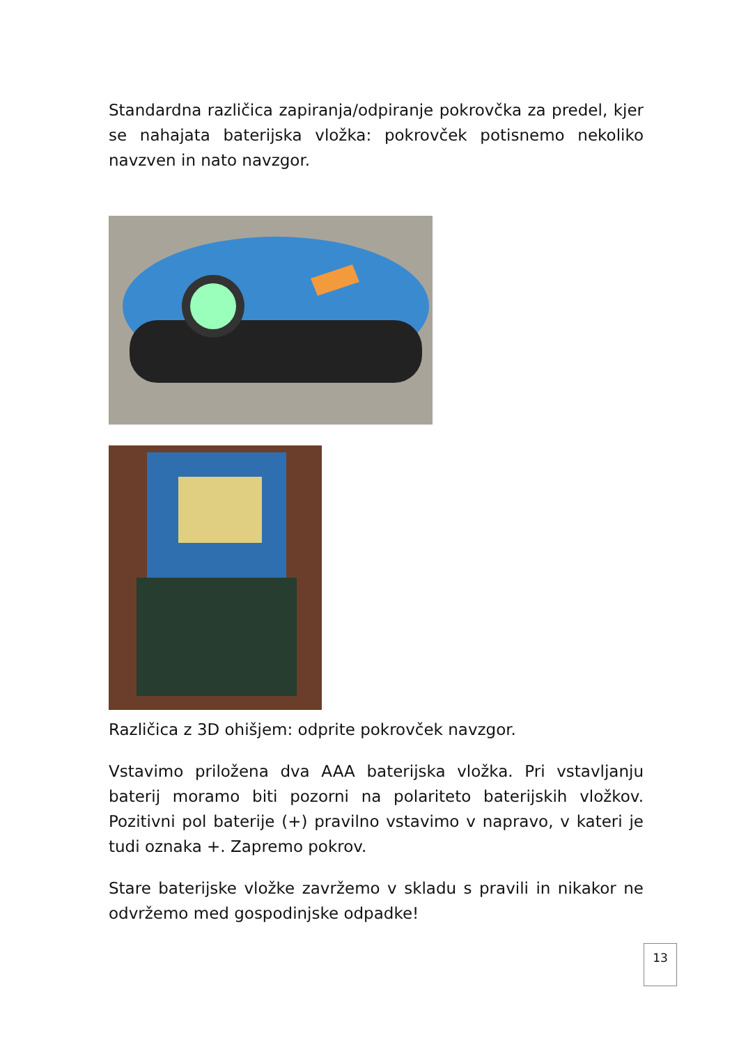Standardna različica zapiranja/odpiranje pokrovčka za predel, kjer se nahajata baterijska vložka: pokrovček potisnemo nekoliko navzven in nato navzgor.
Različica z 3D ohišjem: odprite pokrovček navzgor.
Vstavimo priložena dva AAA baterijska vložka. Pri vstavljanju baterij moramo biti pozorni na polariteto baterijskih vložkov. Pozitivni pol baterije (+) pravilno vstavimo v napravo, v kateri je tudi oznaka +. Zapremo pokrov.
Stare baterijske vložke zavržemo v skladu s pravili in nikakor ne odvržemo med gospodinjske odpadke!
13